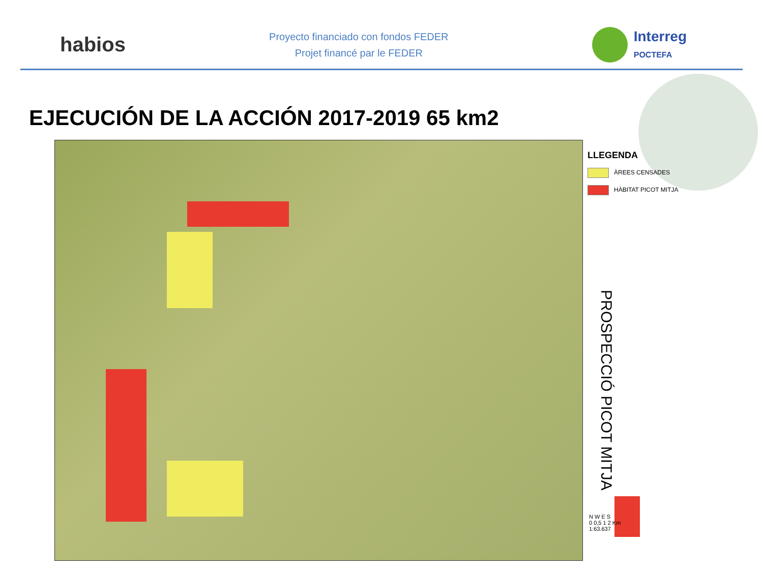habios
Proyecto financiado con fondos FEDER
Projet financé par le FEDER
Interreg
POCTEFA
EJECUCIÓN DE LA ACCIÓN 2017-2019 65 km2
LLEGENDA
ÀREES CENSADES
HÀBITAT PICOT MITJA
PROSPECCIÓ PICOT MITJA
N W E S
0 0,5 1 2 Km
1:63.637